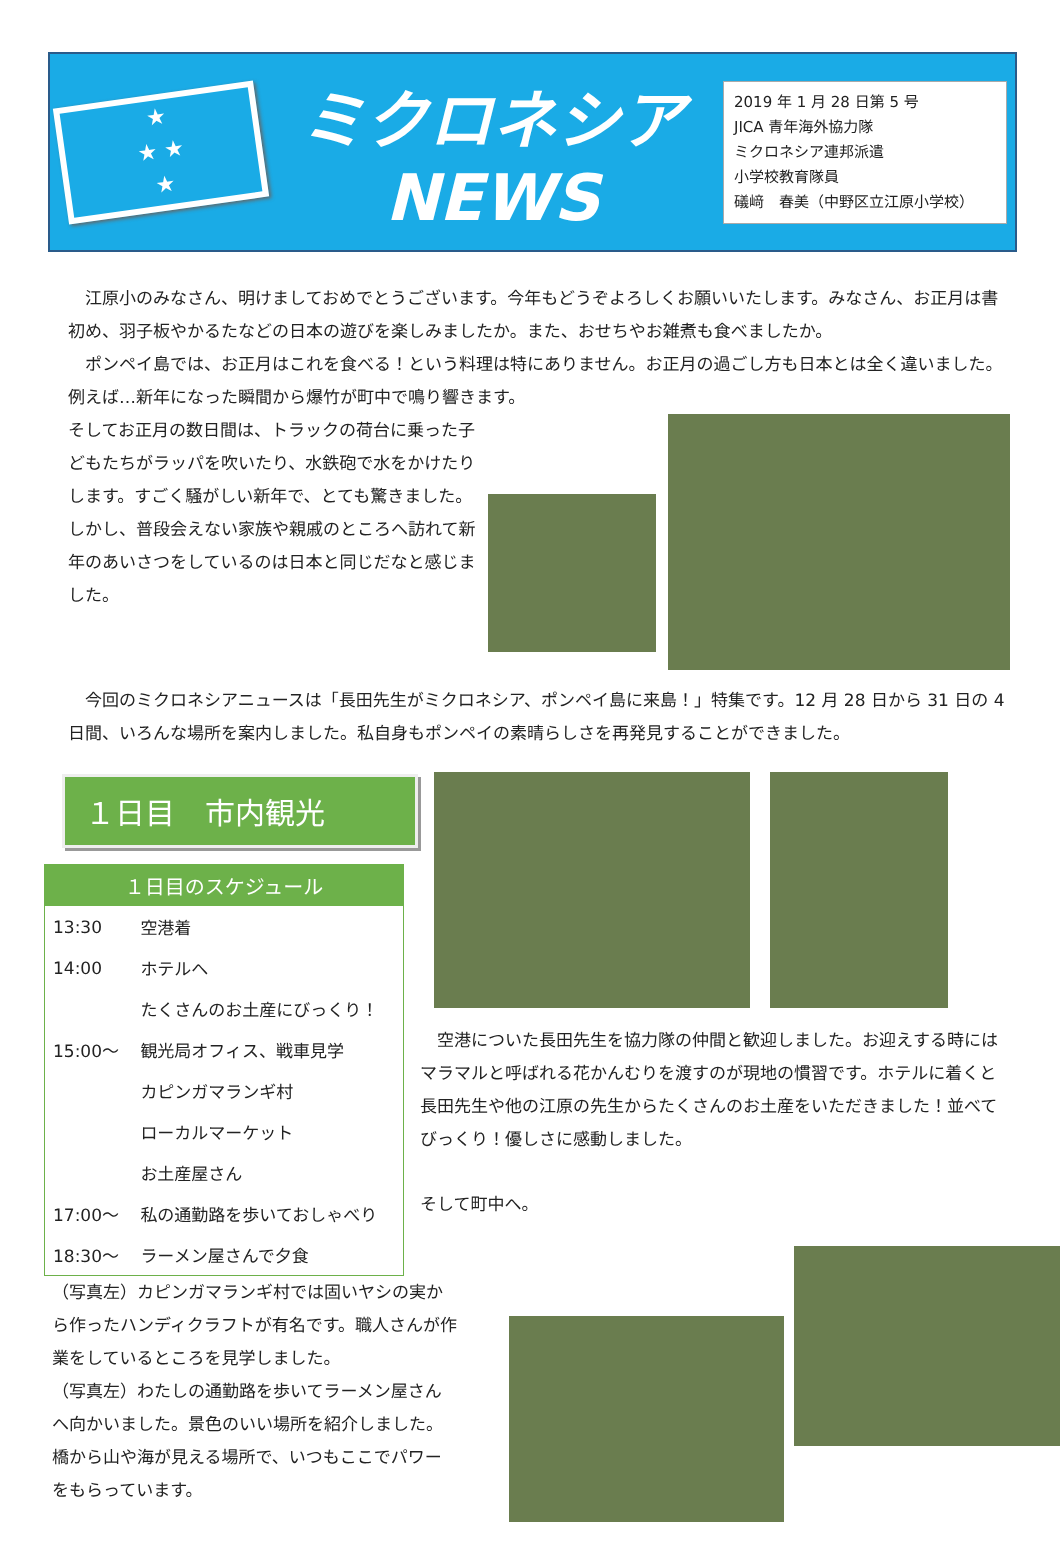★
★ ★
★
ミクロネシア
NEWS
2019 年 1 月 28 日第 5 号
JICA 青年海外協力隊
ミクロネシア連邦派遣
小学校教育隊員
礒﨑　春美（中野区立江原小学校）
　江原小のみなさん、明けましておめでとうございます。今年もどうぞよろしくお願いいたします。みなさん、お正月は書初め、羽子板やかるたなどの日本の遊びを楽しみましたか。また、おせちやお雑煮も食べましたか。
　ポンペイ島では、お正月はこれを食べる！という料理は特にありません。お正月の過ごし方も日本とは全く違いました。例えば…新年になった瞬間から爆竹が町中で鳴り響きます。
そしてお正月の数日間は、トラックの荷台に乗った子どもたちがラッパを吹いたり、水鉄砲で水をかけたりします。すごく騒がしい新年で、とても驚きました。しかし、普段会えない家族や親戚のところへ訪れて新年のあいさつをしているのは日本と同じだなと感じました。
　今回のミクロネシアニュースは「長田先生がミクロネシア、ポンペイ島に来島！」特集です。12 月 28 日から 31 日の 4 日間、いろんな場所を案内しました。私自身もポンペイの素晴らしさを再発見することができました。
１日目　市内観光
| １日目のスケジュール | |
| --- | --- |
| 13:30 | 空港着 |
| 14:00 | ホテルへ |
| | たくさんのお土産にびっくり！ |
| 15:00～ | 観光局オフィス、戦車見学 |
| | カピンガマランギ村 |
| | ローカルマーケット |
| | お土産屋さん |
| 17:00～ | 私の通勤路を歩いておしゃべり |
| 18:30～ | ラーメン屋さんで夕食 |
　空港についた長田先生を協力隊の仲間と歓迎しました。お迎えする時にはマラマルと呼ばれる花かんむりを渡すのが現地の慣習です。ホテルに着くと長田先生や他の江原の先生からたくさんのお土産をいただきました！並べてびっくり！優しさに感動しました。
そして町中へ。
（写真左）カピンガマランギ村では固いヤシの実から作ったハンディクラフトが有名です。職人さんが作業をしているところを見学しました。
（写真左）わたしの通勤路を歩いてラーメン屋さんへ向かいました。景色のいい場所を紹介しました。橋から山や海が見える場所で、いつもここでパワーをもらっています。